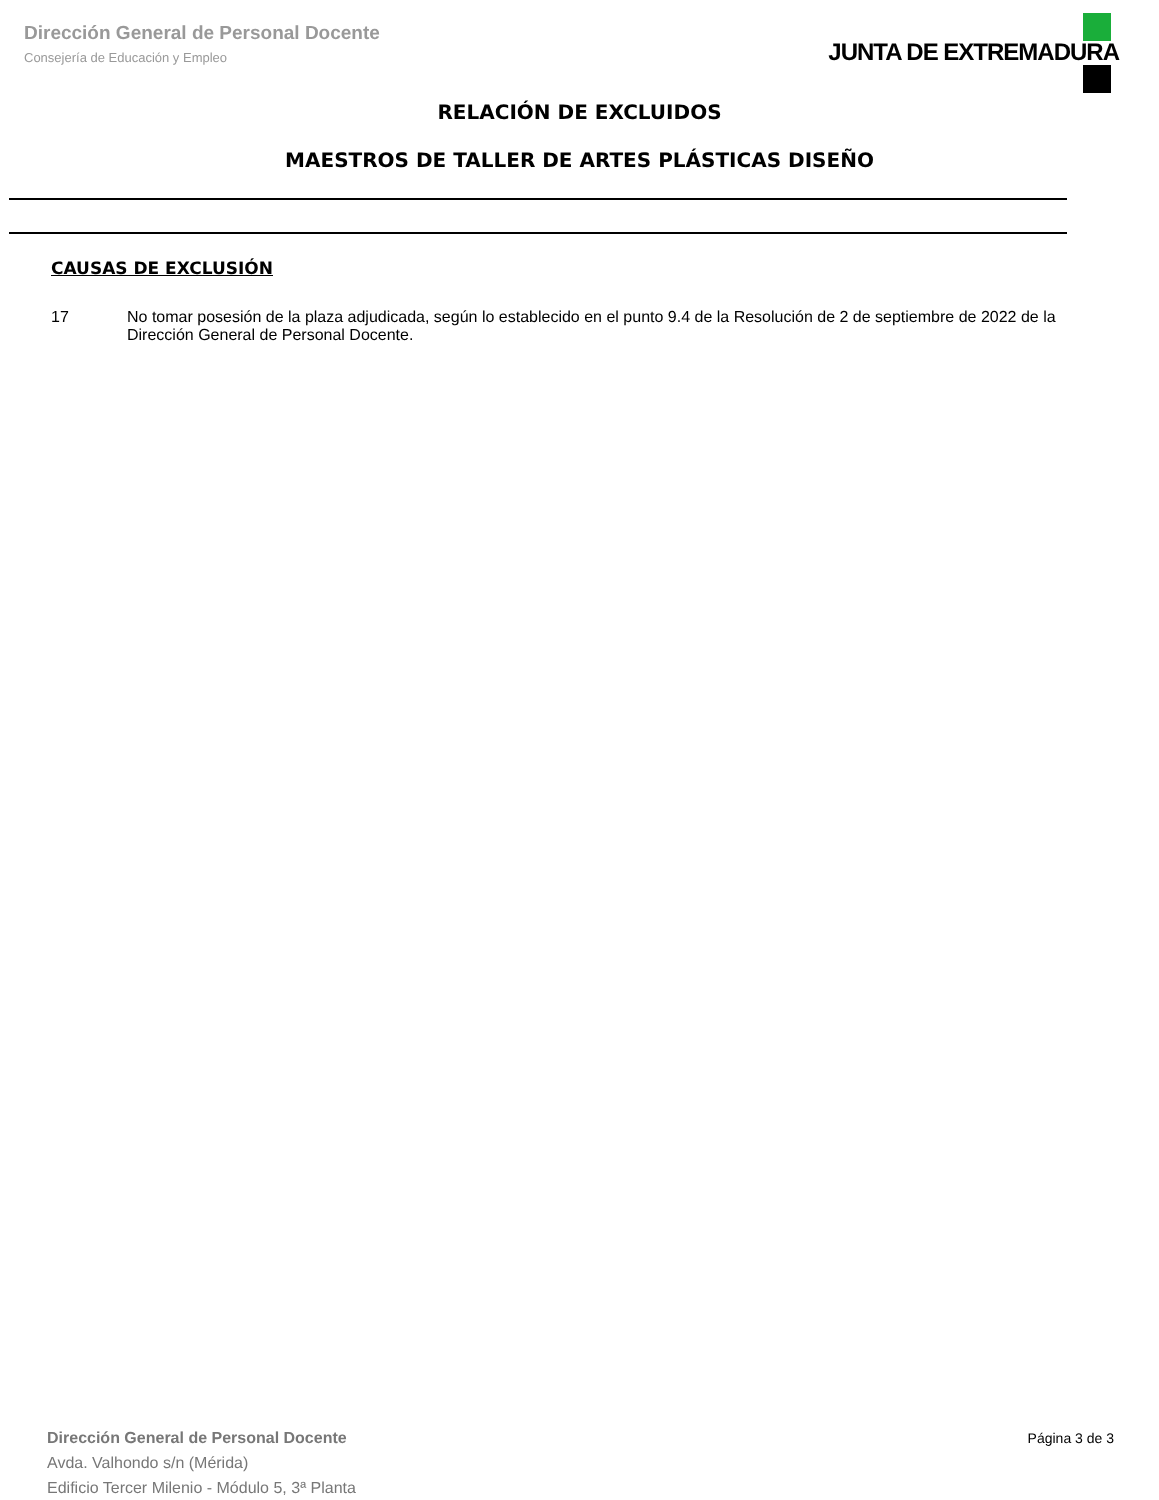Dirección General de Personal Docente
Consejería de Educación y Empleo
JUNTA DE EXTREMADURA
RELACIÓN DE EXCLUIDOS
MAESTROS DE TALLER DE ARTES PLÁSTICAS DISEÑO
CAUSAS DE EXCLUSIÓN
17 No tomar posesión de la plaza adjudicada, según lo establecido en el punto 9.4 de la Resolución de 2 de septiembre de 2022 de la Dirección General de Personal Docente.
Dirección General de Personal Docente
Avda. Valhondo s/n (Mérida)
Edificio Tercer Milenio - Módulo 5, 3ª Planta
Página 3 de 3